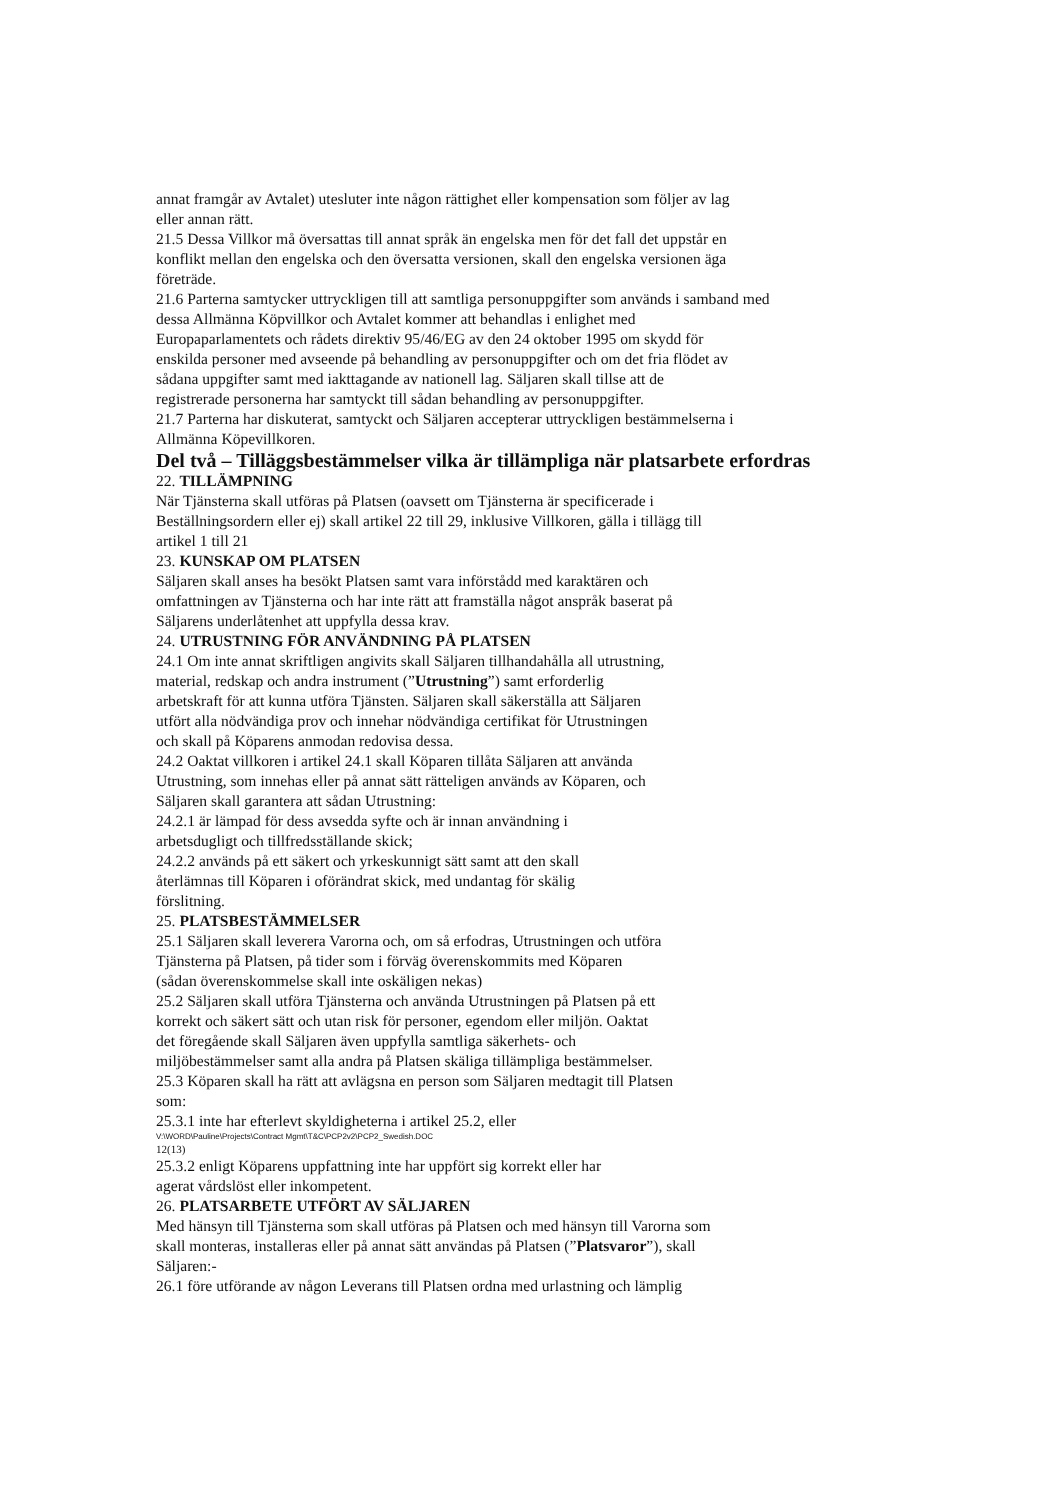annat framgår av Avtalet) utesluter inte någon rättighet eller kompensation som följer av lag
eller annan rätt.
21.5 Dessa Villkor må översattas till annat språk än engelska men för det fall det uppstår en
konflikt mellan den engelska och den översatta versionen, skall den engelska versionen äga
företräde.
21.6 Parterna samtycker uttryckligen till att samtliga personuppgifter som används i samband med
dessa Allmänna Köpvillkor och Avtalet kommer att behandlas i enlighet med
Europaparlamentets och rådets direktiv 95/46/EG av den 24 oktober 1995 om skydd för
enskilda personer med avseende på behandling av personuppgifter och om det fria flödet av
sådana uppgifter samt med iakttagande av nationell lag. Säljaren skall tillse att de
registrerade personerna har samtyckt till sådan behandling av personuppgifter.
21.7 Parterna har diskuterat, samtyckt och Säljaren accepterar uttryckligen bestämmelserna i
Allmänna Köpevillkoren.
Del två – Tilläggsbestämmelser vilka är tillämpliga när platsarbete erfordras
22. TILLÄMPNING
När Tjänsterna skall utföras på Platsen (oavsett om Tjänsterna är specificerade i
Beställningsordern eller ej) skall artikel 22 till 29, inklusive Villkoren, gälla i tillägg till
artikel 1 till 21
23. KUNSKAP OM PLATSEN
Säljaren skall anses ha besökt Platsen samt vara införstådd med karaktären och
omfattningen av Tjänsterna och har inte rätt att framställa något anspråk baserat på
Säljarens underlåtenhet att uppfylla dessa krav.
24. UTRUSTNING FÖR ANVÄNDNING PÅ PLATSEN
24.1 Om inte annat skriftligen angivits skall Säljaren tillhandahålla all utrustning,
material, redskap och andra instrument (”Utrustning”) samt erforderlig
arbetskraft för att kunna utföra Tjänsten. Säljaren skall säkerställa att Säljaren
utfört alla nödvändiga prov och innehar nödvändiga certifikat för Utrustningen
och skall på Köparens anmodan redovisa dessa.
24.2 Oaktat villkoren i artikel 24.1 skall Köparen tillåta Säljaren att använda
Utrustning, som innehas eller på annat sätt rätteligen används av Köparen, och
Säljaren skall garantera att sådan Utrustning:
24.2.1 är lämpad för dess avsedda syfte och är innan användning i
arbetsdugligt och tillfredsställande skick;
24.2.2 används på ett säkert och yrkeskunnigt sätt samt att den skall
återlämnas till Köparen i oförändrat skick, med undantag för skälig
förslitning.
25. PLATSBESTÄMMELSER
25.1 Säljaren skall leverera Varorna och, om så erfodras, Utrustningen och utföra
Tjänsterna på Platsen, på tider som i förväg överenskommits med Köparen
(sådan överenskommelse skall inte oskäligen nekas)
25.2 Säljaren skall utföra Tjänsterna och använda Utrustningen på Platsen på ett
korrekt och säkert sätt och utan risk för personer, egendom eller miljön. Oaktat
det föregående skall Säljaren även uppfylla samtliga säkerhets- och
miljöbestämmelser samt alla andra på Platsen skäliga tillämpliga bestämmelser.
25.3 Köparen skall ha rätt att avlägsna en person som Säljaren medtagit till Platsen
som:
25.3.1 inte har efterlevt skyldigheterna i artikel 25.2, eller
V:\WORD\Pauline\Projects\Contract Mgmt\T&C\PCP2v2\PCP2_Swedish.DOC
12(13)
25.3.2 enligt Köparens uppfattning inte har uppfört sig korrekt eller har
agerat vårdslöst eller inkompetent.
26. PLATSARBETE UTFÖRT AV SÄLJAREN
Med hänsyn till Tjänsterna som skall utföras på Platsen och med hänsyn till Varorna som
skall monteras, installeras eller på annat sätt användas på Platsen (”Platsvaror”), skall
Säljaren:-
26.1 före utförande av någon Leverans till Platsen ordna med urlastning och lämplig